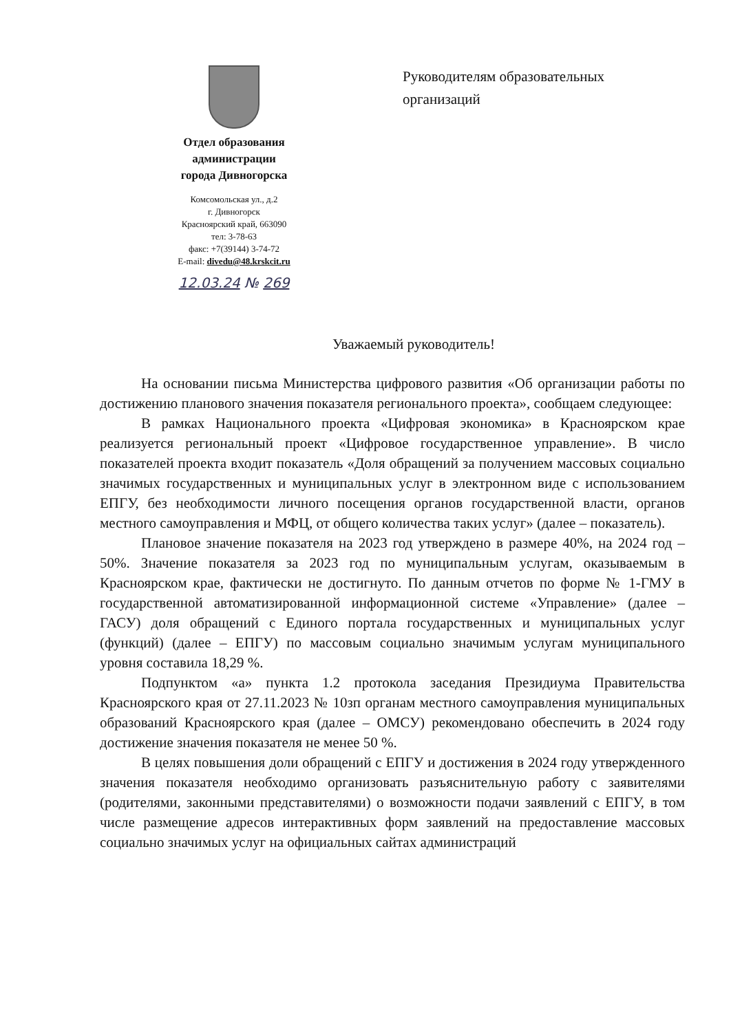Отдел образования
администрации
города Дивногорска
Комсомольская ул., д.2
г. Дивногорск
Красноярский край, 663090
тел: 3-78-63
факс: +7(39144) 3-74-72
E-mail: divedu@48.krskcit.ru
12.03.24 № 269
Руководителям образовательных
организаций
Уважаемый руководитель!
На основании письма Министерства цифрового развития «Об организации работы по достижению планового значения показателя регионального проекта», сообщаем следующее:
В рамках Национального проекта «Цифровая экономика» в Красноярском крае реализуется региональный проект «Цифровое государственное управление». В число показателей проекта входит показатель «Доля обращений за получением массовых социально значимых государственных и муниципальных услуг в электронном виде с использованием ЕПГУ, без необходимости личного посещения органов государственной власти, органов местного самоуправления и МФЦ, от общего количества таких услуг» (далее – показатель).
Плановое значение показателя на 2023 год утверждено в размере 40%, на 2024 год – 50%. Значение показателя за 2023 год по муниципальным услугам, оказываемым в Красноярском крае, фактически не достигнуто. По данным отчетов по форме № 1-ГМУ в государственной автоматизированной информационной системе «Управление» (далее – ГАСУ) доля обращений с Единого портала государственных и муниципальных услуг (функций) (далее – ЕПГУ) по массовым социально значимым услугам муниципального уровня составила 18,29 %.
Подпунктом «а» пункта 1.2 протокола заседания Президиума Правительства Красноярского края от 27.11.2023 № 10зп органам местного самоуправления муниципальных образований Красноярского края (далее – ОМСУ) рекомендовано обеспечить в 2024 году достижение значения показателя не менее 50 %.
В целях повышения доли обращений с ЕПГУ и достижения в 2024 году утвержденного значения показателя необходимо организовать разъяснительную работу с заявителями (родителями, законными представителями) о возможности подачи заявлений с ЕПГУ, в том числе размещение адресов интерактивных форм заявлений на предоставление массовых социально значимых услуг на официальных сайтах администраций